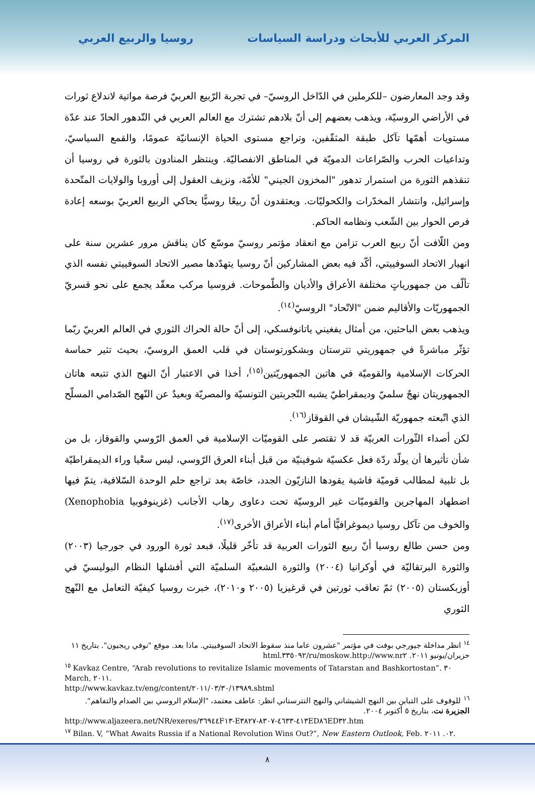المركز العربي للأبحاث ودراسة السياسات روسيا والربيع العربي
وقد وجد المعارضون –للكرملين في الدّاخل الروسيّ– في تجربة الرّبيع العربيّ فرصة مواتية لاندلاع ثورات في الأراضي الروسيّة، ويذهب بعضهم إلى أنّ بلادهم تشترك مع العالم العربي في التّدهور الحادّ عند عدّة مستويات أهمّها تآكل طبقة المثقّفين، وتراجع مستوى الحياة الإنسانيّة عمومًا، والقمع السياسيّ، وتداعيات الحرب والصّراعات الدمويّة في المناطق الانفصاليّة. وينتظر المنادون بالثورة في روسيا أن تنقذهم الثورة من استمرار تدهور "المخزون الجيني" للأمّة، ونزيف العقول إلى أوروبا والولايات المتّحدة وإسرائيل، وانتشار المخدّرات والكحوليّات. ويعتقدون أنّ ربيعًا روسيًّا يحاكي الربيع العربيّ بوسعه إعادة فرص الحوار بين الشّعب ونظامه الحاكم.
ومن اللّافت أنّ ربيع العرب تزامن مع انعقاد مؤتمر روسيّ موسّع كان يناقش مرور عشرين سنة على انهيار الاتحاد السوفييتي، أكّد فيه بعض المشاركين أنّ روسيا يتهدّدها مصير الاتحاد السوفييتي نفسه الذي تألّف من جمهورياتٍ مختلفة الأعراق والأديان والطّموحات. فروسيا مركب معقّد يجمع على نحو قسريّ الجمهوريّات والأقاليم ضمن "الاتّحاد" الروسيّ<sup>(١٤)</sup>.
ويذهب بعض الباحثين، من أمثال يفغيني ياتانوفسكي، إلى أنّ حالة الحراك الثوري في العالم العربيّ ربّما تؤثّر مباشرةً في جمهوريتي تترستان وبشكورتوستان في قلب العمق الروسيّ، بحيث تثير حماسة الحركات الإسلامية والقوميّة في هاتين الجمهوريّتين<sup>(١٥)</sup>، أخذا في الاعتبار أنّ النهج الذي تتبعه هاتان الجمهوريتان نهجٌ سلميّ وديمقراطيّ يشبه التّجربتين التونسيّة والمصريّة وبعيدٌ عن النّهج الصّدامي المسلّح الذي اتّبعته جمهوريّة الشّيشان في القوقاز<sup>(١٦)</sup>.
لكن أصداء الثّورات العربيّة قد لا تقتصر على القوميّات الإسلامية في العمق الرّوسي والقوقاز، بل من شأن تأثيرها أن يولّد ردّة فعل عكسيّة شوفينيّة من قبل أبناء العرق الرّوسي، ليس سعْيا وراء الديمقراطيّة بل تلبية لمطالب قوميّة فاشية يقودها النازيّون الجدد، خاصّة بعد تراجع حلم الوحدة السّلافية، يتمّ فيها اضطهاد المهاجرين والقوميّات غير الروسيّة تحت دعاوى رهاب الأجانب (غزينوفوبيا Xenophobia) والخوف من تآكل روسيا ديموغرافيًّا أمام أبناء الأعراق الأخرى<sup>(١٧)</sup>.
ومن حسن طالع روسيا أنّ ربيع الثورات العربية قد تأخّر قليلًا، فبعد ثورة الورود في جورجيا (٢٠٠٣) والثورة البرتقاليّة في أوكرانيا (٢٠٠٤) والثورة الشعبيّة السلميّة التي أفشلها النظام البوليسيّ في أوزبكستان (٢٠٠٥) ثمّ تعاقب ثورتين في قرغيزيا (٢٠٠٥ و٢٠١٠)، خبرت روسيا كيفيّة التعامل مع النّهج الثوري
<sup>١٤</sup> انظر مداخلة جيورجي بوفت في مؤتمر "عشرون عاما منذ سقوط الاتحاد السوفييتي. ماذا بعد. موقع "نوفي ريجيون". بتاريخ ١١ حزيران/يونيو ٢٠١١. http://www.nr٢.ru/moskow/٣٣٥٠٩٢.html
<sup>١٥</sup> Kavkaz Centre, “Arab revolutions to revitalize Islamic movements of Tatarstan and Bashkortostan”. ٣٠ March, ٢٠١١.
http://www.kavkaz.tv/eng/content/٢٠١١/٠٣/٣٠/١٣٩٨٩.shtml
<sup>١٦</sup> للوقوف على التباين بين النهج الشيشاني والنهج التترستاني انظر: عاطف معتمد، "الإسلام الروسي بين الصدام والتفاهم". الجزيرة نت، بتاريخ ٥ أكتوبر ٢٠٠٤.
http://www.aljazeera.net/NR/exeres/٣٦٩٤٤F١٣-E٤١٣-٤٦٣٣-٨٣٠٧-٣٨٢٧ED٨٦ED٣٢.htm
<sup>١٧</sup> Bilan. V, “What Awaits Russia if a National Revolution Wins Out?”, New Eastern Outlook, Feb. ٠٢. ٢٠١١.
٨